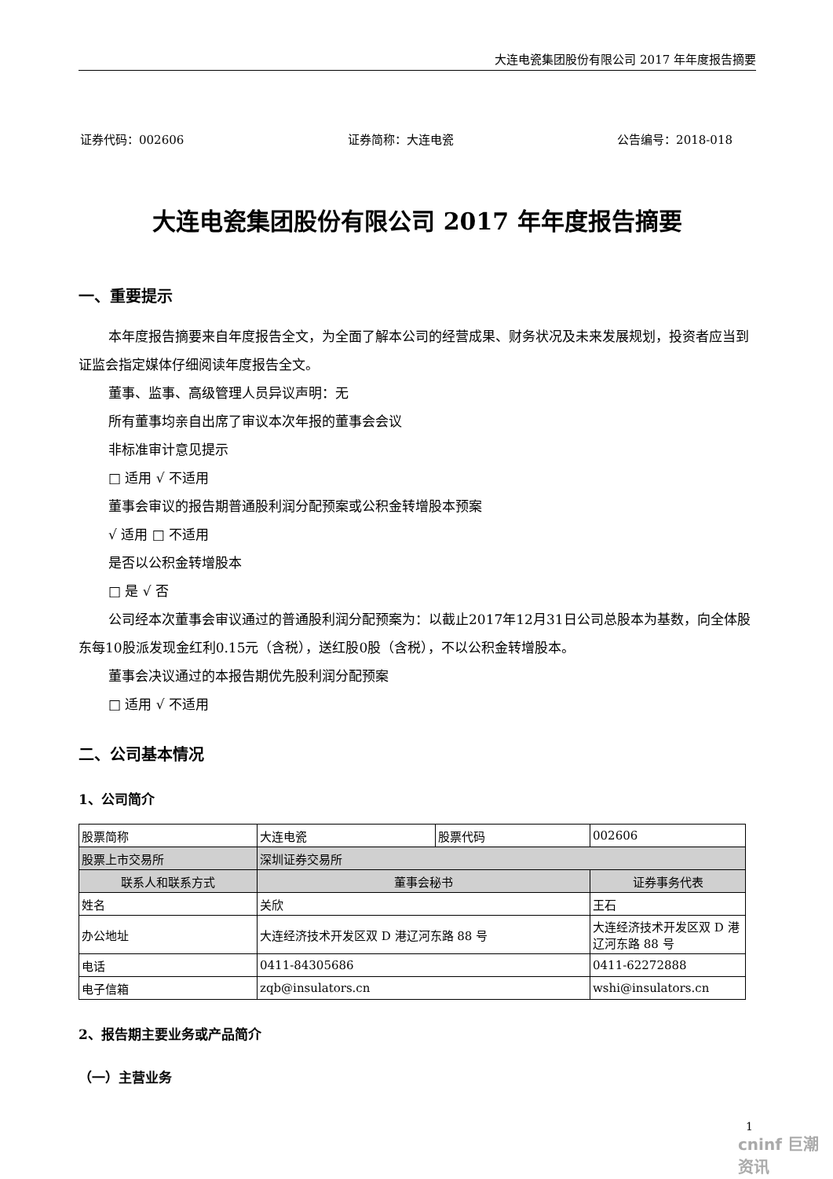大连电瓷集团股份有限公司 2017 年年度报告摘要
证券代码：002606 证券简称：大连电瓷 公告编号：2018-018
大连电瓷集团股份有限公司 2017 年年度报告摘要
一、重要提示
本年度报告摘要来自年度报告全文，为全面了解本公司的经营成果、财务状况及未来发展规划，投资者应当到证监会指定媒体仔细阅读年度报告全文。
董事、监事、高级管理人员异议声明：无
所有董事均亲自出席了审议本次年报的董事会会议
非标准审计意见提示
□ 适用 √ 不适用
董事会审议的报告期普通股利润分配预案或公积金转增股本预案
√ 适用 □ 不适用
是否以公积金转增股本
□ 是 √ 否
公司经本次董事会审议通过的普通股利润分配预案为：以截止2017年12月31日公司总股本为基数，向全体股东每10股派发现金红利0.15元（含税），送红股0股（含税），不以公积金转增股本。
董事会决议通过的本报告期优先股利润分配预案
□ 适用 √ 不适用
二、公司基本情况
1、公司简介
| 股票简称 | 大连电瓷 | 股票代码 | 002606 |
| 股票上市交易所 | 深圳证券交易所 | | |
| 联系人和联系方式 | 董事会秘书 | | 证券事务代表 |
| 姓名 | 关欣 | | 王石 |
| 办公地址 | 大连经济技术开发区双 D 港辽河东路 88 号 | | 大连经济技术开发区双 D 港辽河东路 88 号 |
| 电话 | 0411-84305686 | | 0411-62272888 |
| 电子信箱 | zqb@insulators.cn | | wshi@insulators.cn |
2、报告期主要业务或产品简介
（一）主营业务
1
cninf 巨潮资讯